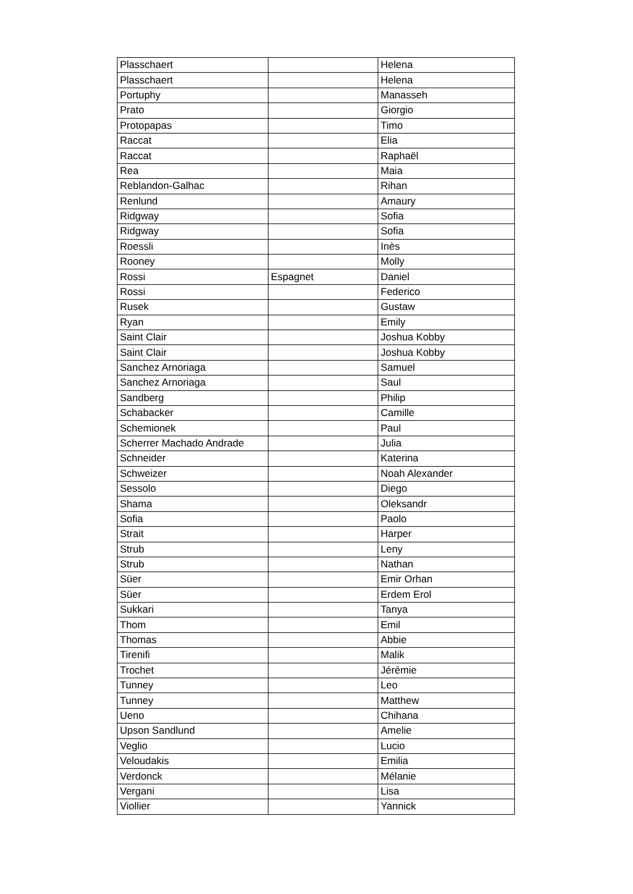| Plasschaert | | Helena |
| Plasschaert | | Helena |
| Portuphy | | Manasseh |
| Prato | | Giorgio |
| Protopapas | | Timo |
| Raccat | | Elia |
| Raccat | | Raphaël |
| Rea | | Maia |
| Reblandon-Galhac | | Rihan |
| Renlund | | Amaury |
| Ridgway | | Sofia |
| Ridgway | | Sofia |
| Roessli | | Inès |
| Rooney | | Molly |
| Rossi | Espagnet | Daniel |
| Rossi | | Federico |
| Rusek | | Gustaw |
| Ryan | | Emily |
| Saint Clair | | Joshua Kobby |
| Saint Clair | | Joshua Kobby |
| Sanchez Arnoriaga | | Samuel |
| Sanchez Arnoriaga | | Saul |
| Sandberg | | Philip |
| Schabacker | | Camille |
| Schemionek | | Paul |
| Scherrer Machado Andrade | | Julia |
| Schneider | | Katerina |
| Schweizer | | Noah Alexander |
| Sessolo | | Diego |
| Shama | | Oleksandr |
| Sofia | | Paolo |
| Strait | | Harper |
| Strub | | Leny |
| Strub | | Nathan |
| Süer | | Emir Orhan |
| Süer | | Erdem Erol |
| Sukkari | | Tanya |
| Thom | | Emil |
| Thomas | | Abbie |
| Tirenifi | | Malik |
| Trochet | | Jérémie |
| Tunney | | Leo |
| Tunney | | Matthew |
| Ueno | | Chihana |
| Upson Sandlund | | Amelie |
| Veglio | | Lucio |
| Veloudakis | | Emilia |
| Verdonck | | Mélanie |
| Vergani | | Lisa |
| Viollier | | Yannick |